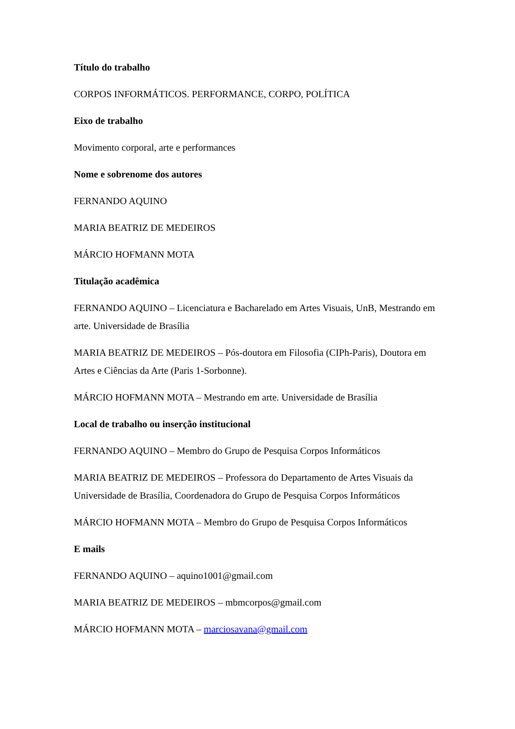Título do trabalho
CORPOS INFORMÁTICOS. PERFORMANCE, CORPO, POLÍTICA
Eixo de trabalho
Movimento corporal, arte e performances
Nome e sobrenome dos autores
FERNANDO AQUINO
MARIA BEATRIZ DE MEDEIROS
MÁRCIO HOFMANN MOTA
Titulação acadêmica
FERNANDO AQUINO – Licenciatura e Bacharelado em Artes Visuais, UnB, Mestrando em arte. Universidade de Brasília
MARIA BEATRIZ DE MEDEIROS – Pós-doutora em Filosofia (CIPh-Paris), Doutora em Artes e Ciências da Arte (Paris 1-Sorbonne).
MÁRCIO HOFMANN MOTA – Mestrando em arte. Universidade de Brasília
Local de trabalho ou inserção institucional
FERNANDO AQUINO – Membro do Grupo de Pesquisa Corpos Informáticos
MARIA BEATRIZ DE MEDEIROS – Professora do Departamento de Artes Visuais da Universidade de Brasília, Coordenadora do Grupo de Pesquisa Corpos Informáticos
MÁRCIO HOFMANN MOTA – Membro do Grupo de Pesquisa Corpos Informáticos
E mails
FERNANDO AQUINO – aquino1001@gmail.com
MARIA BEATRIZ DE MEDEIROS – mbmcorpos@gmail.com
MÁRCIO HOFMANN MOTA – marciosavana@gmail.com